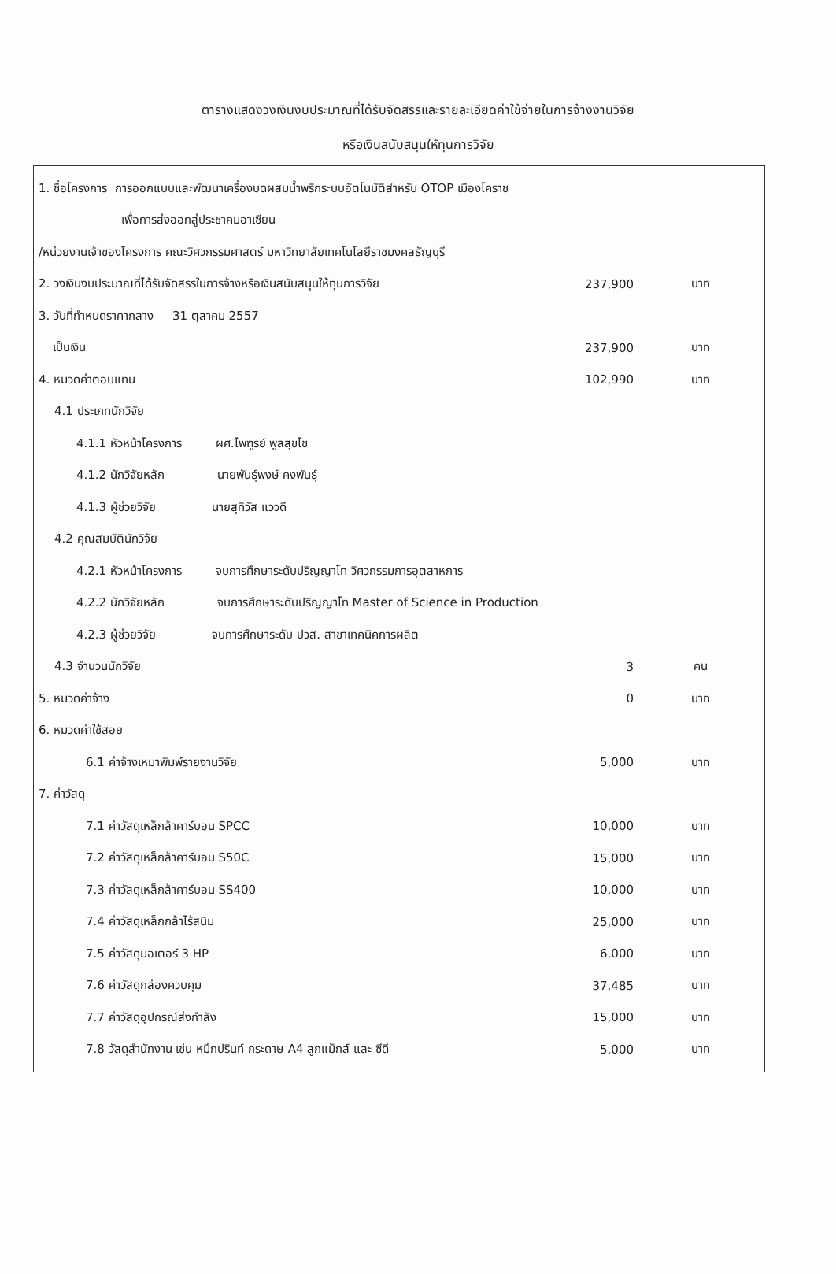ตารางแสดงวงเงินงบประมาณที่ได้รับจัดสรรและรายละเอียดค่าใช้จ่ายในการจ้างงานวิจัย
หรือเงินสนับสนุนให้ทุนการวิจัย
| 1. ชื่อโครงการ การออกแบบและพัฒนาเครื่องบดผสมน้ำพริกระบบอัตโนมัติสำหรับ OTOP เมืองโคราช | | |
| เพื่อการส่งออกสู่ประชาคมอาเซียน | | |
| /หน่วยงานเจ้าของโครงการ คณะวิศวกรรมศาสตร์ มหาวิทยาลัยเทคโนโลยีราชมงคลธัญบุรี | | |
| 2. วงเงินงบประมาณที่ได้รับจัดสรรในการจ้างหรือเงินสนับสนุนให้ทุนการวิจัย | 237,900 | บาท |
| 3. วันที่กำหนดราคากลาง 31 ตุลาคม 2557 | | |
| เป็นเงิน | 237,900 | บาท |
| 4. หมวดค่าตอบแทน | 102,990 | บาท |
| 4.1 ประเภทนักวิจัย | | |
| 4.1.1 หัวหน้าโครงการ ผศ.ไพฑูรย์ พูลสุขโข | | |
| 4.1.2 นักวิจัยหลัก นายพันธุ์พงษ์ คงพันธุ์ | | |
| 4.1.3 ผู้ช่วยวิจัย นายสุทิวัส แววดี | | |
| 4.2 คุณสมบัตินักวิจัย | | |
| 4.2.1 หัวหน้าโครงการ จบการศึกษาระดับปริญญาโท วิศวกรรมการอุตสาหการ | | |
| 4.2.2 นักวิจัยหลัก จบการศึกษาระดับปริญญาโท Master of Science in Production | | |
| 4.2.3 ผู้ช่วยวิจัย จบการศึกษาระดับ ปวส. สาขาเทคนิคการผลิต | | |
| 4.3 จำนวนนักวิจัย | 3 | คน |
| 5. หมวดค่าจ้าง | 0 | บาท |
| 6. หมวดค่าใช้สอย | | |
| 6.1 ค่าจ้างเหมาพิมพ์รายงานวิจัย | 5,000 | บาท |
| 7. ค่าวัสดุ | | |
| 7.1 ค่าวัสดุเหล็กล้าคาร์บอน SPCC | 10,000 | บาท |
| 7.2 ค่าวัสดุเหล็กล้าคาร์บอน S50C | 15,000 | บาท |
| 7.3 ค่าวัสดุเหล็กล้าคาร์บอน SS400 | 10,000 | บาท |
| 7.4 ค่าวัสดุเหล็กกล้าไร้สนิม | 25,000 | บาท |
| 7.5 ค่าวัสดุมอเตอร์ 3 HP | 6,000 | บาท |
| 7.6 ค่าวัสดุกล่องควบคุม | 37,485 | บาท |
| 7.7 ค่าวัสดุอุปกรณ์ส่งกำลัง | 15,000 | บาท |
| 7.8 วัสดุสำนักงาน เช่น หมึกปรินท์ กระดาษ A4 ลูกแม็กส์ และ ซีดี | 5,000 | บาท |